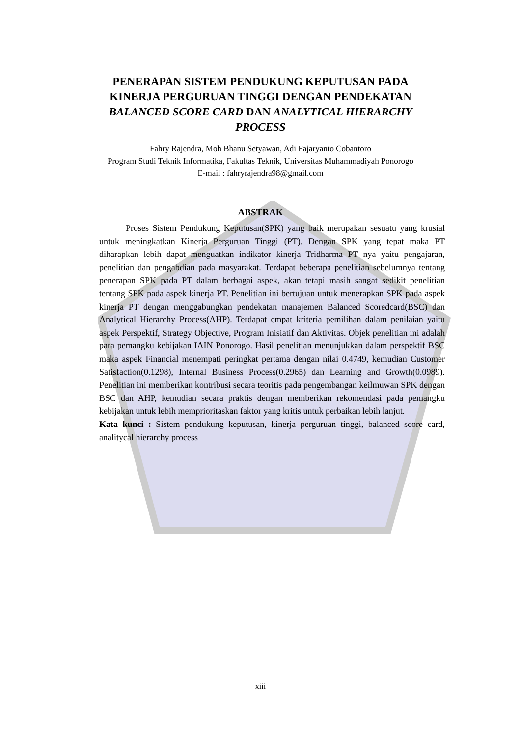PENERAPAN SISTEM PENDUKUNG KEPUTUSAN PADA KINERJA PERGURUAN TINGGI DENGAN PENDEKATAN BALANCED SCORE CARD DAN ANALYTICAL HIERARCHY PROCESS
Fahry Rajendra, Moh Bhanu Setyawan, Adi Fajaryanto Cobantoro
Program Studi Teknik Informatika, Fakultas Teknik, Universitas Muhammadiyah Ponorogo
E-mail : fahryrajendra98@gmail.com
ABSTRAK
   Proses Sistem Pendukung Keputusan(SPK) yang baik merupakan sesuatu yang krusial untuk meningkatkan Kinerja Perguruan Tinggi (PT). Dengan SPK yang tepat maka PT diharapkan lebih dapat menguatkan indikator kinerja Tridharma PT nya yaitu pengajaran, penelitian dan pengabdian pada masyarakat. Terdapat beberapa penelitian sebelumnya tentang penerapan SPK pada PT dalam berbagai aspek, akan tetapi masih sangat sedikit penelitian tentang SPK pada aspek kinerja PT. Penelitian ini bertujuan untuk menerapkan SPK pada aspek kinerja PT dengan menggabungkan pendekatan manajemen Balanced Scoredcard(BSC) dan Analytical Hierarchy Process(AHP). Terdapat empat kriteria pemilihan dalam penilaian yaitu aspek Perspektif, Strategy Objective, Program Inisiatif dan Aktivitas. Objek penelitian ini adalah para pemangku kebijakan IAIN Ponorogo. Hasil penelitian menunjukkan dalam perspektif BSC maka aspek Financial menempati peringkat pertama dengan nilai 0.4749, kemudian Customer Satisfaction(0.1298), Internal Business Process(0.2965) dan Learning and Growth(0.0989). Penelitian ini memberikan kontribusi secara teoritis pada pengembangan keilmuwan SPK dengan BSC dan AHP, kemudian secara praktis dengan memberikan rekomendasi pada pemangku kebijakan untuk lebih memprioritaskan faktor yang kritis untuk perbaikan lebih lanjut.
Kata kunci : Sistem pendukung keputusan, kinerja perguruan tinggi, balanced score card, analitycal hierarchy process
xiii